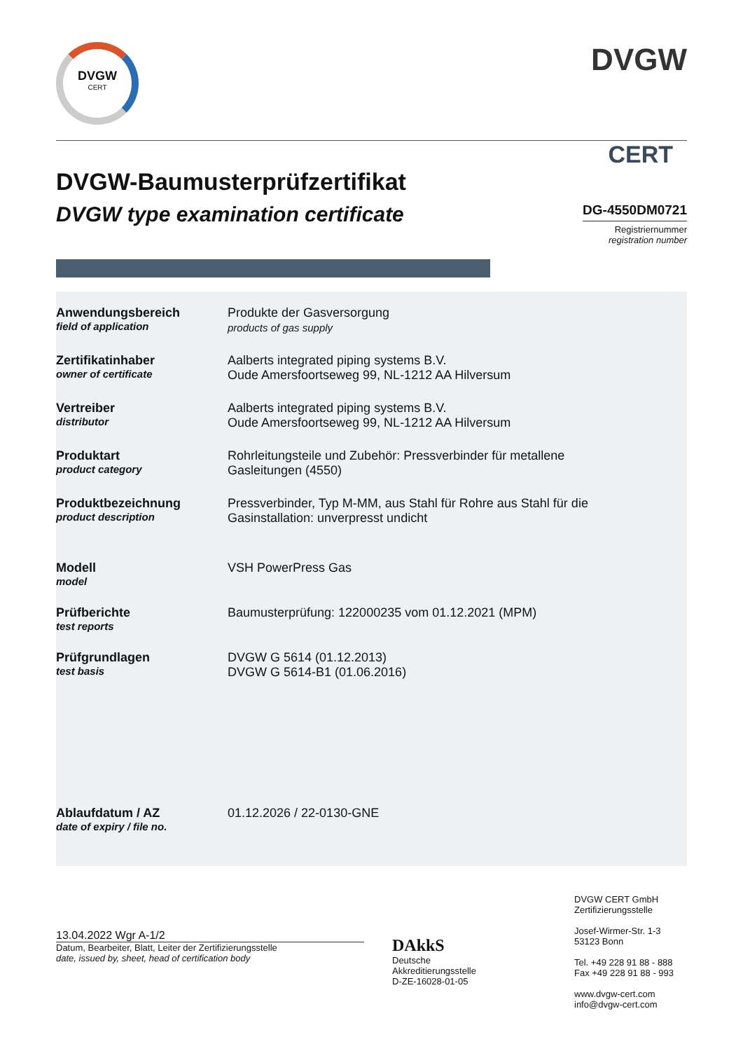DVGW
CERT
DVGW
CERT
DVGW-Baumusterprüfzertifikat
DVGW type examination certificate
DG-4550DM0721
Registriernummer
registration number
Anwendungsbereich
field of application
Produkte der Gasversorgung
products of gas supply
Zertifikatinhaber
owner of certificate
Aalberts integrated piping systems B.V.
Oude Amersfoortseweg 99, NL-1212 AA Hilversum
Vertreiber
distributor
Aalberts integrated piping systems B.V.
Oude Amersfoortseweg 99, NL-1212 AA Hilversum
Produktart
product category
Rohrleitungsteile und Zubehör: Pressverbinder für metallene
Gasleitungen (4550)
Produktbezeichnung
product description
Pressverbinder, Typ M-MM, aus Stahl für Rohre aus Stahl für die
Gasinstallation: unverpresst undicht
Modell
model
VSH PowerPress Gas
Prüfberichte
test reports
Baumusterprüfung: 122000235 vom 01.12.2021 (MPM)
Prüfgrundlagen
test basis
DVGW G 5614 (01.12.2013)
DVGW G 5614-B1 (01.06.2016)
Ablaufdatum / AZ
date of expiry / file no.
01.12.2026 / 22-0130-GNE
13.04.2022 Wgr A-1/2
Datum, Bearbeiter, Blatt, Leiter der Zertifizierungsstelle
date, issued by, sheet, head of certification body
DAkkS
Deutsche
Akkreditierungsstelle
D-ZE-16028-01-05
DVGW CERT GmbH
Zertifizierungsstelle
Josef-Wirmer-Str. 1-3
53123 Bonn
Tel. +49 228 91 88 - 888
Fax +49 228 91 88 - 993
www.dvgw-cert.com
info@dvgw-cert.com